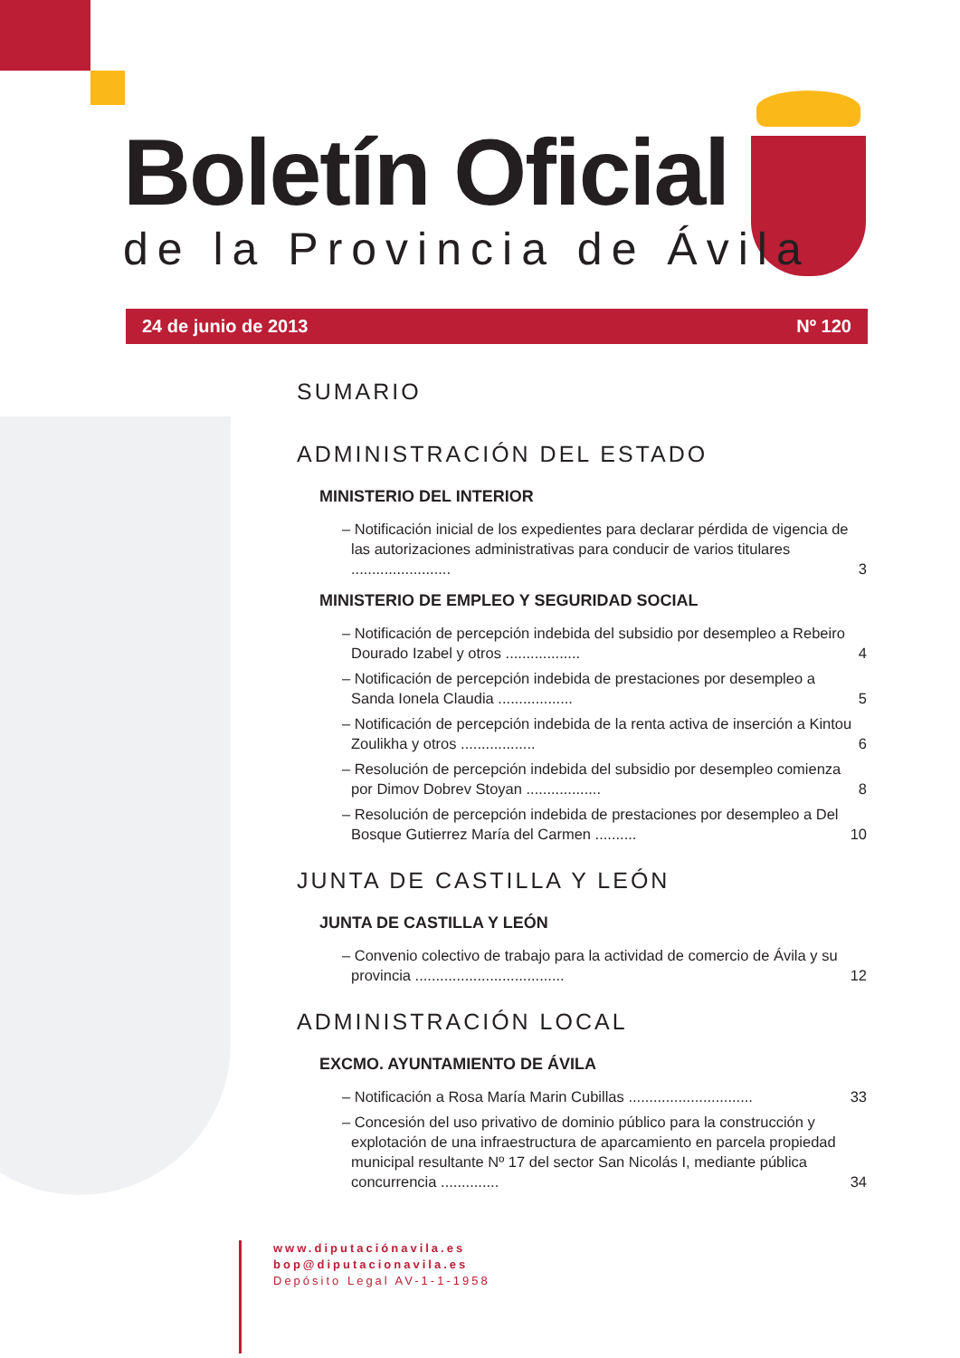Boletín Oficial
de la Provincia de Ávila
24 de junio de 2013 Nº 120
SUMARIO
ADMINISTRACIÓN DEL ESTADO
MINISTERIO DEL INTERIOR
– Notificación inicial de los expedientes para declarar pérdida de vigencia de las autorizaciones administrativas para conducir de varios titulares ........................ 3
MINISTERIO DE EMPLEO Y SEGURIDAD SOCIAL
– Notificación de percepción indebida del subsidio por desempleo a Rebeiro Dourado Izabel y otros .................. 4
– Notificación de percepción indebida de prestaciones por desempleo a Sanda Ionela Claudia .................. 5
– Notificación de percepción indebida de la renta activa de inserción a Kintou Zoulikha y otros .................. 6
– Resolución de percepción indebida del subsidio por desempleo comienza por Dimov Dobrev Stoyan .................. 8
– Resolución de percepción indebida de prestaciones por desempleo a Del Bosque Gutierrez María del Carmen .......... 10
JUNTA DE CASTILLA Y LEÓN
JUNTA DE CASTILLA Y LEÓN
– Convenio colectivo de trabajo para la actividad de comercio de Ávila y su provincia .................................... 12
ADMINISTRACIÓN LOCAL
EXCMO. AYUNTAMIENTO DE ÁVILA
– Notificación a Rosa María Marin Cubillas .............................. 33
– Concesión del uso privativo de dominio público para la construcción y explotación de una infraestructura de aparcamiento en parcela propiedad municipal resultante Nº 17 del sector San Nicolás I, mediante pública concurrencia .............. 34
www.diputaciónavila.es
bop@diputacionavila.es
Depósito Legal AV-1-1-1958